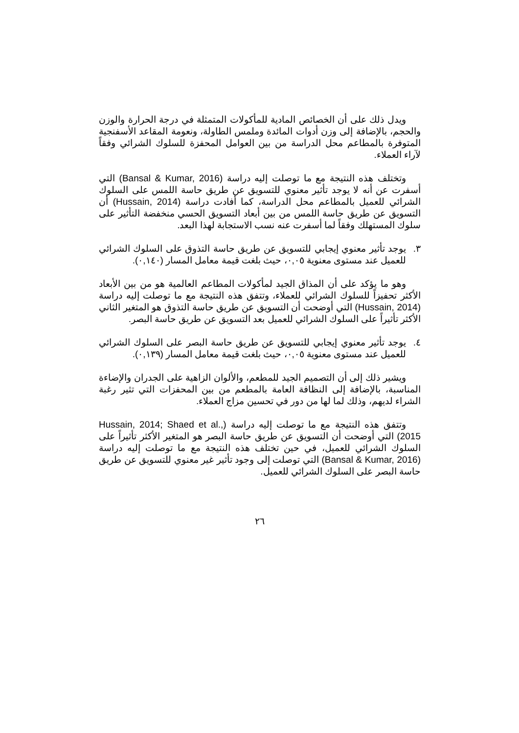ويدل ذلك على أن الخصائص المادية للمأكولات المتمثلة في درجة الحرارة والوزن والحجم، بالإضافة إلى وزن أدوات المائدة وملمس الطاولة، ونعومة المقاعد الأسفنجية المتوفرة بالمطاعم محل الدراسة من بين العوامل المحفزة للسلوك الشرائي وفقاً لآراء العملاء.
وتختلف هذه النتيجة مع ما توصلت إليه دراسة (Bansal & Kumar, 2016) التي أسفرت عن أنه لا يوجد تأثير معنوي للتسويق عن طريق حاسة اللمس على السلوك الشرائي للعميل بالمطاعم محل الدراسة، كما أفادت دراسة (Hussain, 2014) أن التسويق عن طريق حاسة اللمس من بين أبعاد التسويق الحسي منخفضة التأثير على سلوك المستهلك وفقاً لما أسفرت عنه نسب الاستجابة لهذا البعد.
٣. يوجد تأثير معنوي إيجابي للتسويق عن طريق حاسة التذوق على السلوك الشرائي للعميل عند مستوى معنوية ٠,٠٥، حيث بلغت قيمة معامل المسار (٠,١٤٠).
وهو ما يؤكد على أن المذاق الجيد لمأكولات المطاعم العالمية هو من بين الأبعاد الأكثر تحفيزاً للسلوك الشرائي للعملاء، وتتفق هذه النتيجة مع ما توصلت إليه دراسة (Hussain, 2014) التي أوضحت أن التسويق عن طريق حاسة التذوق هو المتغير الثاني الأكثر تأثيراً على السلوك الشرائي للعميل بعد التسويق عن طريق حاسة البصر.
٤. يوجد تأثير معنوي إيجابي للتسويق عن طريق حاسة البصر على السلوك الشرائي للعميل عند مستوى معنوية ٠,٠٥، حيث بلغت قيمة معامل المسار (٠,١٣٩).
ويشير ذلك إلى أن التصميم الجيد للمطعم، والألوان الزاهية على الجدران والإضاءة المناسبة، بالإضافة إلى النظافة العامة بالمطعم من بين المحفزات التي تثير رغبة الشراء لديهم، وذلك لما لها من دور في تحسين مزاج العملاء.
وتتفق هذه النتيجة مع ما توصلت إليه دراسة (Hussain, 2014; Shaed et al., 2015) التي أوضحت أن التسويق عن طريق حاسة البصر هو المتغير الأكثر تأثيراً على السلوك الشرائي للعميل، في حين تختلف هذه النتيجة مع ما توصلت إليه دراسة (Bansal & Kumar, 2016) التي توصلت إلى وجود تأثير غير معنوي للتسويق عن طريق حاسة البصر على السلوك الشرائي للعميل.
٢٦